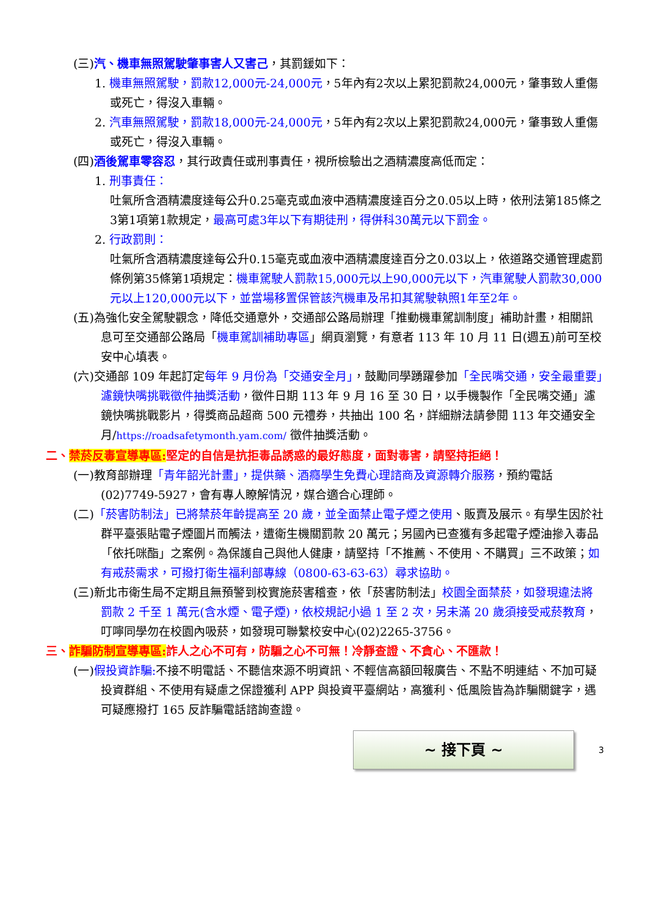(三)汽、機車無照駕駛肇事害人又害己，其罰鍰如下：
1. 機車無照駕駛，罰款12,000元-24,000元，5年內有2次以上累犯罰款24,000元，肇事致人重傷或死亡，得沒入車輛。
2. 汽車無照駕駛，罰款18,000元-24,000元，5年內有2次以上累犯罰款24,000元，肇事致人重傷或死亡，得沒入車輛。
(四)酒後駕車零容忍，其行政責任或刑事責任，視所檢驗出之酒精濃度高低而定：
1. 刑事責任：
吐氣所含酒精濃度達每公升0.25毫克或血液中酒精濃度達百分之0.05以上時，依刑法第185條之3第1項第1款規定，最高可處3年以下有期徒刑，得併科30萬元以下罰金。
2. 行政罰則：
吐氣所含酒精濃度達每公升0.15毫克或血液中酒精濃度達百分之0.03以上，依道路交通管理處罰條例第35條第1項規定：機車駕駛人罰款15,000元以上90,000元以下，汽車駕駛人罰款30,000元以上120,000元以下，並當場移置保管該汽機車及吊扣其駕駛執照1年至2年。
(五)為強化安全駕駛觀念，降低交通意外，交通部公路局辦理「推動機車駕訓制度」補助計畫，相關訊息可至交通部公路局「機車駕訓補助專區」網頁瀏覽，有意者 113 年 10 月 11 日(週五)前可至校安中心填表。
(六)交通部 109 年起訂定每年 9 月份為「交通安全月」，鼓勵同學踴躍參加「全民嘴交通，安全最重要」濾鏡快嘴挑戰徵件抽獎活動，徵件日期 113 年 9 月 16 至 30 日，以手機製作「全民嘴交通」濾鏡快嘴挑戰影片，得獎商品超商 500 元禮券，共抽出 100 名，詳細辦法請參閱 113 年交通安全月/https://roadsafetymonth.yam.com/ 徵件抽獎活動。
二、禁菸反毒宣導專區: 堅定的自信是抗拒毒品誘惑的最好態度，面對毒害，請堅持拒絕！
(一)教育部辦理「青年韶光計畫」，提供藥、酒癮學生免費心理諮商及資源轉介服務，預約電話(02)7749-5927，會有專人瞭解情況，媒合適合心理師。
(二)「菸害防制法」已將禁菸年齡提高至 20 歲，並全面禁止電子煙之使用、販賣及展示。有學生因於社群平臺張貼電子煙圖片而觸法，遭衛生機關罰款 20 萬元；另國內已查獲有多起電子煙油摻入毒品「依托咪酯」之案例。為保護自己與他人健康，請堅持「不推薦、不使用、不購買」三不政策；如有戒菸需求，可撥打衛生福利部專線（0800-63-63-63）尋求協助。
(三)新北市衛生局不定期且無預警到校實施菸害稽查，依「菸害防制法」校園全面禁菸，如發現違法將罰款 2 千至 1 萬元(含水煙、電子煙)，依校規記小過 1 至 2 次，另未滿 20 歲須接受戒菸教育，叮嚀同學勿在校園內吸菸，如發現可聯繫校安中心(02)2265-3756。
三、詐騙防制宣導專區: 詐人之心不可有，防騙之心不可無！冷靜查證、不貪心、不匯款！
(一)假投資詐騙: 不接不明電話、不聽信來源不明資訊、不輕信高額回報廣告、不點不明連結、不加可疑投資群組、不使用有疑慮之保證獲利 APP 與投資平臺網站，高獲利、低風險皆為詐騙關鍵字，遇可疑應撥打 165 反詐騙電話諮詢查證。
~ 接下頁 ~
3